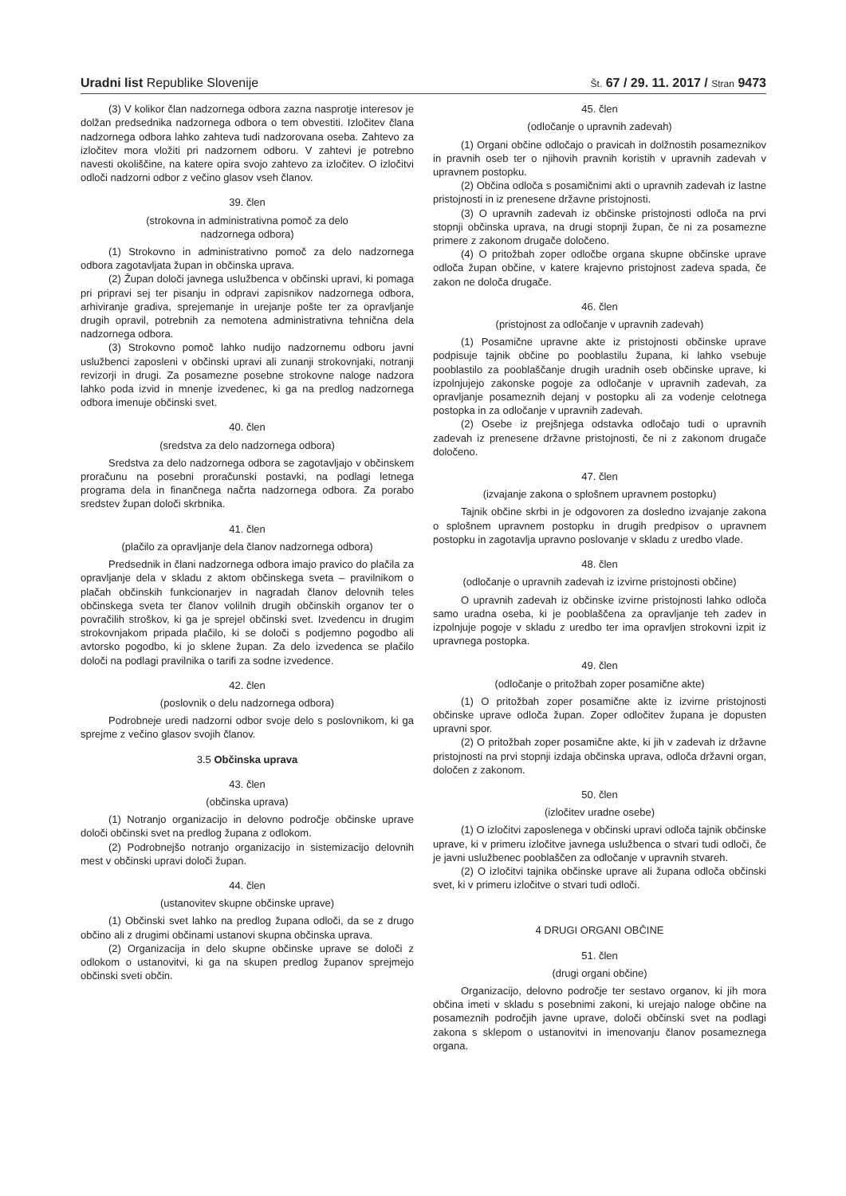Uradni list Republike Slovenije
Št. 67 / 29. 11. 2017 / Stran 9473
(3) V kolikor član nadzornega odbora zazna nasprotje interesov je dolžan predsednika nadzornega odbora o tem obvestiti. Izločitev člana nadzornega odbora lahko zahteva tudi nadzorovana oseba. Zahtevo za izločitev mora vložiti pri nadzornem odboru. V zahtevi je potrebno navesti okoliščine, na katere opira svojo zahtevo za izločitev. O izločitvi odloči nadzorni odbor z večino glasov vseh članov.
39. člen
(strokovna in administrativna pomoč za delo
nadzornega odbora)
(1) Strokovno in administrativno pomoč za delo nadzornega odbora zagotavljata župan in občinska uprava.
(2) Župan določi javnega uslužbenca v občinski upravi, ki pomaga pri pripravi sej ter pisanju in odpravi zapisnikov nadzornega odbora, arhiviranje gradiva, sprejemanje in urejanje pošte ter za opravljanje drugih opravil, potrebnih za nemotena administrativna tehnična dela nadzornega odbora.
(3) Strokovno pomoč lahko nudijo nadzornemu odboru javni uslužbenci zaposleni v občinski upravi ali zunanji strokovnjaki, notranji revizorji in drugi. Za posamezne posebne strokovne naloge nadzora lahko poda izvid in mnenje izvedenec, ki ga na predlog nadzornega odbora imenuje občinski svet.
40. člen
(sredstva za delo nadzornega odbora)
Sredstva za delo nadzornega odbora se zagotavljajo v občinskem proračunu na posebni proračunski postavki, na podlagi letnega programa dela in finančnega načrta nadzornega odbora. Za porabo sredstev župan določi skrbnika.
41. člen
(plačilo za opravljanje dela članov nadzornega odbora)
Predsednik in člani nadzornega odbora imajo pravico do plačila za opravljanje dela v skladu z aktom občinskega sveta – pravilnikom o plačah občinskih funkcionarjev in nagradah članov delovnih teles občinskega sveta ter članov volilnih drugih občinskih organov ter o povračilih stroškov, ki ga je sprejel občinski svet. Izvedencu in drugim strokovnjakom pripada plačilo, ki se določi s podjemno pogodbo ali avtorsko pogodbo, ki jo sklene župan. Za delo izvedenca se plačilo določi na podlagi pravilnika o tarifi za sodne izvedence.
42. člen
(poslovnik o delu nadzornega odbora)
Podrobneje uredi nadzorni odbor svoje delo s poslovnikom, ki ga sprejme z večino glasov svojih članov.
3.5 Občinska uprava
43. člen
(občinska uprava)
(1) Notranjo organizacijo in delovno področje občinske uprave določi občinski svet na predlog župana z odlokom.
(2) Podrobnejšo notranjo organizacijo in sistemizacijo delovnih mest v občinski upravi določi župan.
44. člen
(ustanovitev skupne občinske uprave)
(1) Občinski svet lahko na predlog župana odloči, da se z drugo občino ali z drugimi občinami ustanovi skupna občinska uprava.
(2) Organizacija in delo skupne občinske uprave se določi z odlokom o ustanovitvi, ki ga na skupen predlog županov sprejmejo občinski sveti občin.
45. člen
(odločanje o upravnih zadevah)
(1) Organi občine odločajo o pravicah in dolžnostih posameznikov in pravnih oseb ter o njihovih pravnih koristih v upravnih zadevah v upravnem postopku.
(2) Občina odloča s posamičnimi akti o upravnih zadevah iz lastne pristojnosti in iz prenesene državne pristojnosti.
(3) O upravnih zadevah iz občinske pristojnosti odloča na prvi stopnji občinska uprava, na drugi stopnji župan, če ni za posamezne primere z zakonom drugače določeno.
(4) O pritožbah zoper odločbe organa skupne občinske uprave odloča župan občine, v katere krajevno pristojnost zadeva spada, če zakon ne določa drugače.
46. člen
(pristojnost za odločanje v upravnih zadevah)
(1) Posamične upravne akte iz pristojnosti občinske uprave podpisuje tajnik občine po pooblastilu župana, ki lahko vsebuje pooblastilo za pooblaščanje drugih uradnih oseb občinske uprave, ki izpolnjujejo zakonske pogoje za odločanje v upravnih zadevah, za opravljanje posameznih dejanj v postopku ali za vodenje celotnega postopka in za odločanje v upravnih zadevah.
(2) Osebe iz prejšnjega odstavka odločajo tudi o upravnih zadevah iz prenesene državne pristojnosti, če ni z zakonom drugače določeno.
47. člen
(izvajanje zakona o splošnem upravnem postopku)
Tajnik občine skrbi in je odgovoren za dosledno izvajanje zakona o splošnem upravnem postopku in drugih predpisov o upravnem postopku in zagotavlja upravno poslovanje v skladu z uredbo vlade.
48. člen
(odločanje o upravnih zadevah iz izvirne pristojnosti občine)
O upravnih zadevah iz občinske izvirne pristojnosti lahko odloča samo uradna oseba, ki je pooblaščena za opravljanje teh zadev in izpolnjuje pogoje v skladu z uredbo ter ima opravljen strokovni izpit iz upravnega postopka.
49. člen
(odločanje o pritožbah zoper posamične akte)
(1) O pritožbah zoper posamične akte iz izvirne pristojnosti občinske uprave odloča župan. Zoper odločitev župana je dopusten upravni spor.
(2) O pritožbah zoper posamične akte, ki jih v zadevah iz državne pristojnosti na prvi stopnji izdaja občinska uprava, odloča državni organ, določen z zakonom.
50. člen
(izločitev uradne osebe)
(1) O izločitvi zaposlenega v občinski upravi odloča tajnik občinske uprave, ki v primeru izločitve javnega uslužbenca o stvari tudi odloči, če je javni uslužbenec pooblaščen za odločanje v upravnih stvareh.
(2) O izločitvi tajnika občinske uprave ali župana odloča občinski svet, ki v primeru izločitve o stvari tudi odloči.
4 DRUGI ORGANI OBČINE
51. člen
(drugi organi občine)
Organizacijo, delovno področje ter sestavo organov, ki jih mora občina imeti v skladu s posebnimi zakoni, ki urejajo naloge občine na posameznih področjih javne uprave, določi občinski svet na podlagi zakona s sklepom o ustanovitvi in imenovanju članov posameznega organa.